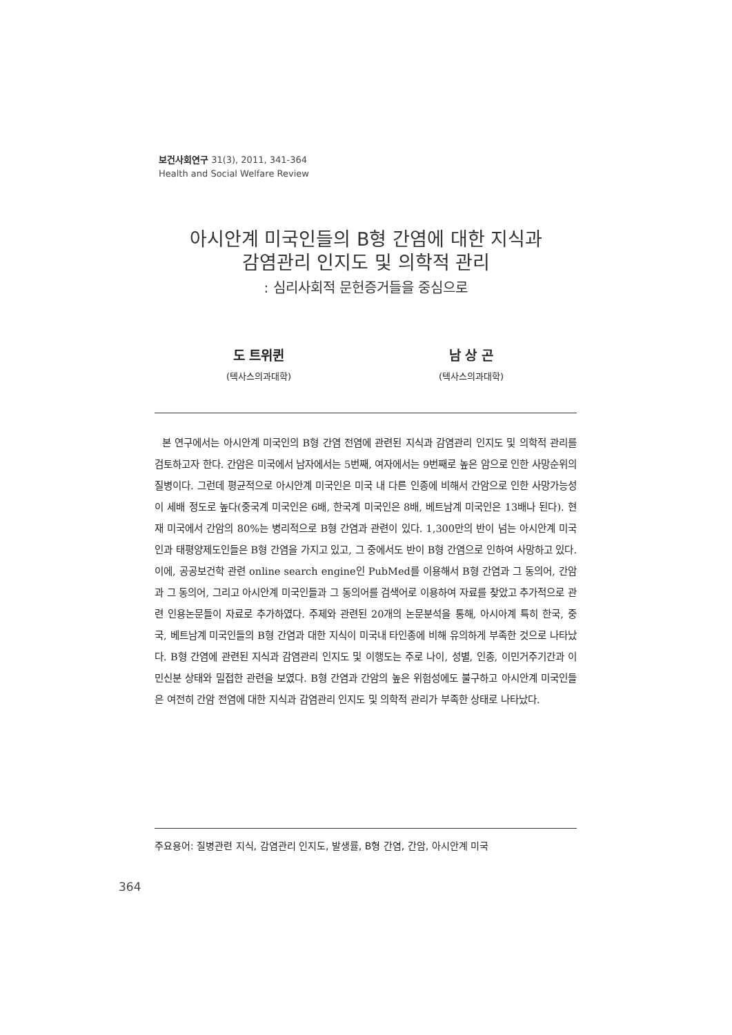보건사회연구 31(3), 2011, 341-364
Health and Social Welfare Review
아시안계 미국인들의 B형 간염에 대한 지식과
감염관리 인지도 및 의학적 관리
: 심리사회적 문헌증거들을 중심으로
도 트위퀸
(텍사스의과대학)
남 상 곤
(텍사스의과대학)
본 연구에서는 아시안계 미국인의 B형 간염 전염에 관련된 지식과 감염관리 인지도 및 의학적 관리를 검토하고자 한다. 간암은 미국에서 남자에서는 5번째, 여자에서는 9번째로 높은 암으로 인한 사망순위의 질병이다. 그런데 평균적으로 아시안계 미국인은 미국 내 다른 인종에 비해서 간암으로 인한 사망가능성이 세배 정도로 높다(중국계 미국인은 6배, 한국계 미국인은 8배, 베트남계 미국인은 13배나 된다). 현재 미국에서 간암의 80%는 병리적으로 B형 간염과 관련이 있다. 1,300만의 반이 넘는 아시안계 미국인과 태평양제도인들은 B형 간염을 가지고 있고, 그 중에서도 반이 B형 간염으로 인하여 사망하고 있다. 이에, 공공보건학 관련 online search engine인 PubMed를 이용해서 B형 간염과 그 동의어, 간암과 그 동의어, 그리고 아시안계 미국인들과 그 동의어를 검색어로 이용하여 자료를 찾았고 추가적으로 관련 인용논문들이 자료로 추가하였다. 주제와 관련된 20개의 논문분석을 통해, 아시아계 특히 한국, 중국, 베트남계 미국인들의 B형 간염과 대한 지식이 미국내 타인종에 비해 유의하게 부족한 것으로 나타났다. B형 간염에 관련된 지식과 감염관리 인지도 및 이행도는 주로 나이, 성별, 인종, 이민거주기간과 이민신분 상태와 밀접한 관련을 보였다. B형 간염과 간암의 높은 위험성에도 불구하고 아시안계 미국인들은 여전히 간암 전염에 대한 지식과 감염관리 인지도 및 의학적 관리가 부족한 상태로 나타났다.
주요용어: 질병관련 지식, 감염관리 인지도, 발생률, B형 간염, 간암, 아시안계 미국
364